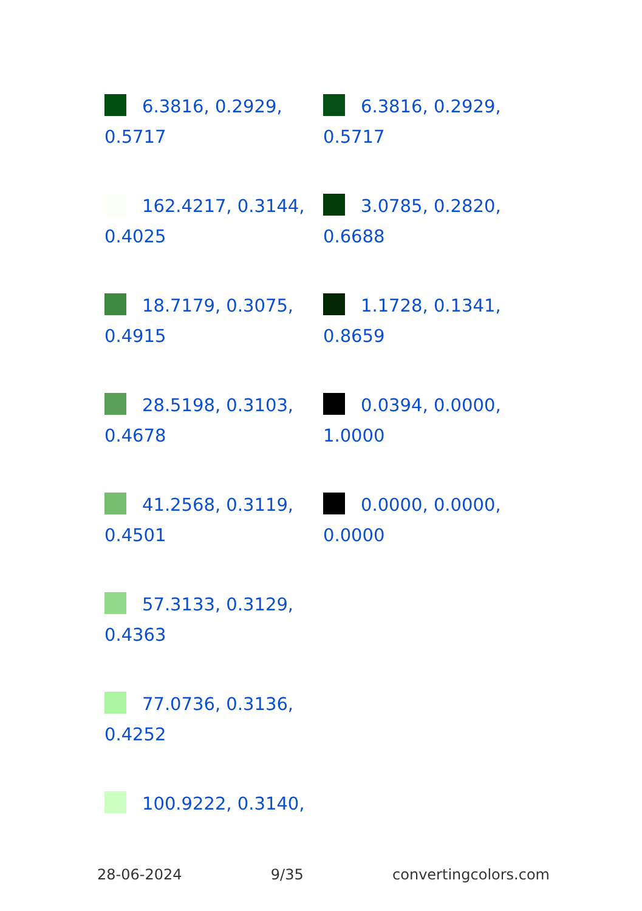6.3816, 0.2929, 0.5717
162.4217, 0.3144, 0.4025
18.7179, 0.3075, 0.4915
28.5198, 0.3103, 0.4678
41.2568, 0.3119, 0.4501
57.3133, 0.3129, 0.4363
77.0736, 0.3136, 0.4252
100.9222, 0.3140,
6.3816, 0.2929, 0.5717
3.0785, 0.2820, 0.6688
1.1728, 0.1341, 0.8659
0.0394, 0.0000, 1.0000
0.0000, 0.0000, 0.0000
28-06-2024 9/35 convertingcolors.com